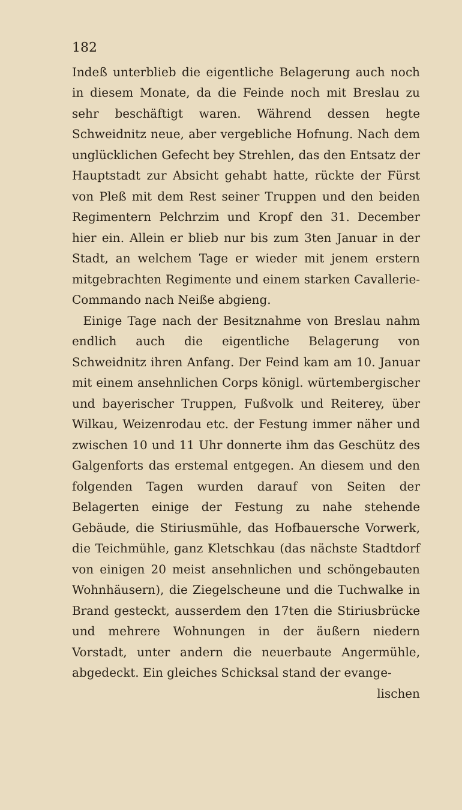182
Indeß unterblieb die eigentliche Belagerung auch noch in diesem Monate, da die Feinde noch mit Breslau zu sehr beschäftigt waren. Während dessen hegte Schweidnitz neue, aber vergebliche Hofnung. Nach dem unglücklichen Gefecht bey Strehlen, das den Entsatz der Hauptstadt zur Absicht gehabt hatte, rückte der Fürst von Pleß mit dem Rest seiner Truppen und den beiden Regimentern Pelchrzim und Kropf den 31. December hier ein. Allein er blieb nur bis zum 3ten Januar in der Stadt, an welchem Tage er wieder mit jenem erstern mitgebrachten Regimente und einem starken Cavallerie-Commando nach Neiße abgieng.
Einige Tage nach der Besitznahme von Breslau nahm endlich auch die eigentliche Belagerung von Schweidnitz ihren Anfang. Der Feind kam am 10. Januar mit einem ansehnlichen Corps königl. würtembergischer und bayerischer Truppen, Fußvolk und Reiterey, über Wilkau, Weizenrodau etc. der Festung immer näher und zwischen 10 und 11 Uhr donnerte ihm das Geschütz des Galgenforts das erstemal entgegen. An diesem und den folgenden Tagen wurden darauf von Seiten der Belagerten einige der Festung zu nahe stehende Gebäude, die Stiriusmühle, das Hofbauersche Vorwerk, die Teichmühle, ganz Kletschkau (das nächste Stadtdorf von einigen 20 meist ansehnlichen und schöngebauten Wohnhäusern), die Ziegelscheune und die Tuchwalke in Brand gesteckt, ausserdem den 17ten die Stiriusbrücke und mehrere Wohnungen in der äußern niedern Vorstadt, unter andern die neuerbaute Angermühle, abgedeckt. Ein gleiches Schicksal stand der evange-
lischen